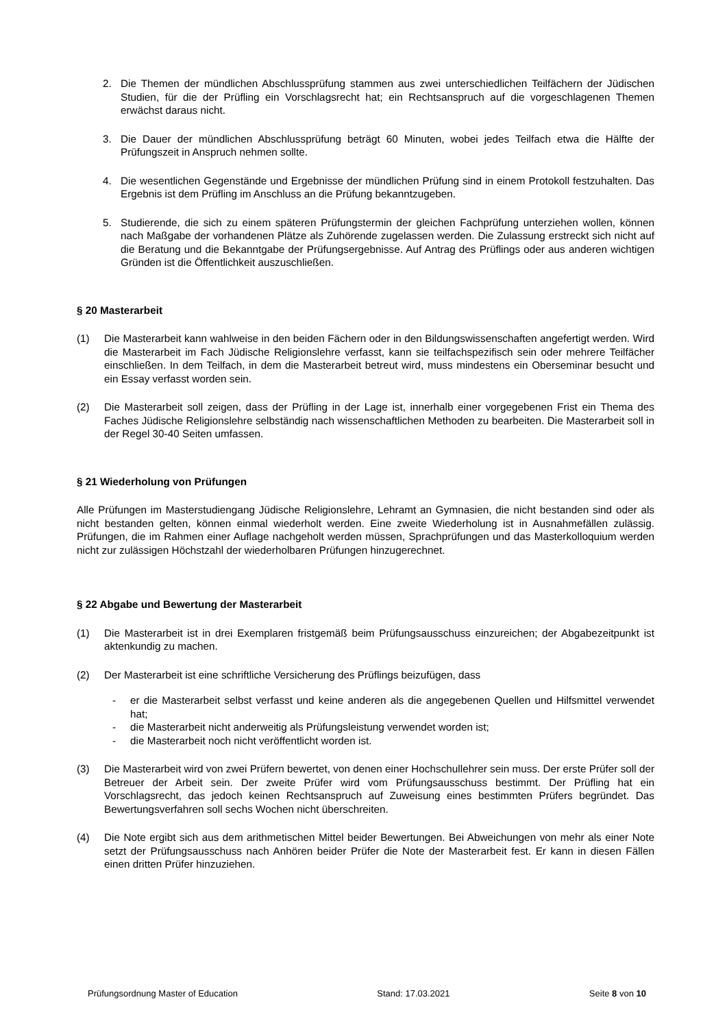2. Die Themen der mündlichen Abschlussprüfung stammen aus zwei unterschiedlichen Teilfächern der Jüdischen Studien, für die der Prüfling ein Vorschlagsrecht hat; ein Rechtsanspruch auf die vorgeschlagenen Themen erwächst daraus nicht.
3. Die Dauer der mündlichen Abschlussprüfung beträgt 60 Minuten, wobei jedes Teilfach etwa die Hälfte der Prüfungszeit in Anspruch nehmen sollte.
4. Die wesentlichen Gegenstände und Ergebnisse der mündlichen Prüfung sind in einem Protokoll festzuhalten. Das Ergebnis ist dem Prüfling im Anschluss an die Prüfung bekanntzugeben.
5. Studierende, die sich zu einem späteren Prüfungstermin der gleichen Fachprüfung unterziehen wollen, können nach Maßgabe der vorhandenen Plätze als Zuhörende zugelassen werden. Die Zulassung erstreckt sich nicht auf die Beratung und die Bekanntgabe der Prüfungsergebnisse. Auf Antrag des Prüflings oder aus anderen wichtigen Gründen ist die Öffentlichkeit auszuschließen.
§ 20 Masterarbeit
(1) Die Masterarbeit kann wahlweise in den beiden Fächern oder in den Bildungswissenschaften angefertigt werden. Wird die Masterarbeit im Fach Jüdische Religionslehre verfasst, kann sie teilfachspezifisch sein oder mehrere Teilfächer einschließen. In dem Teilfach, in dem die Masterarbeit betreut wird, muss mindestens ein Oberseminar besucht und ein Essay verfasst worden sein.
(2) Die Masterarbeit soll zeigen, dass der Prüfling in der Lage ist, innerhalb einer vorgegebenen Frist ein Thema des Faches Jüdische Religionslehre selbständig nach wissenschaftlichen Methoden zu bearbeiten. Die Masterarbeit soll in der Regel 30-40 Seiten umfassen.
§ 21 Wiederholung von Prüfungen
Alle Prüfungen im Masterstudiengang Jüdische Religionslehre, Lehramt an Gymnasien, die nicht bestanden sind oder als nicht bestanden gelten, können einmal wiederholt werden. Eine zweite Wiederholung ist in Ausnahmefällen zulässig. Prüfungen, die im Rahmen einer Auflage nachgeholt werden müssen, Sprachprüfungen und das Masterkolloquium werden nicht zur zulässigen Höchstzahl der wiederholbaren Prüfungen hinzugerechnet.
§ 22 Abgabe und Bewertung der Masterarbeit
(1) Die Masterarbeit ist in drei Exemplaren fristgemäß beim Prüfungsausschuss einzureichen; der Abgabezeitpunkt ist aktenkundig zu machen.
(2) Der Masterarbeit ist eine schriftliche Versicherung des Prüflings beizufügen, dass
- er die Masterarbeit selbst verfasst und keine anderen als die angegebenen Quellen und Hilfsmittel verwendet hat;
- die Masterarbeit nicht anderweitig als Prüfungsleistung verwendet worden ist;
- die Masterarbeit noch nicht veröffentlicht worden ist.
(3) Die Masterarbeit wird von zwei Prüfern bewertet, von denen einer Hochschullehrer sein muss. Der erste Prüfer soll der Betreuer der Arbeit sein. Der zweite Prüfer wird vom Prüfungsausschuss bestimmt. Der Prüfling hat ein Vorschlagsrecht, das jedoch keinen Rechtsanspruch auf Zuweisung eines bestimmten Prüfers begründet. Das Bewertungsverfahren soll sechs Wochen nicht überschreiten.
(4) Die Note ergibt sich aus dem arithmetischen Mittel beider Bewertungen. Bei Abweichungen von mehr als einer Note setzt der Prüfungsausschuss nach Anhören beider Prüfer die Note der Masterarbeit fest. Er kann in diesen Fällen einen dritten Prüfer hinzuziehen.
Prüfungsordnung Master of Education Stand: 17.03.2021 Seite 8 von 10